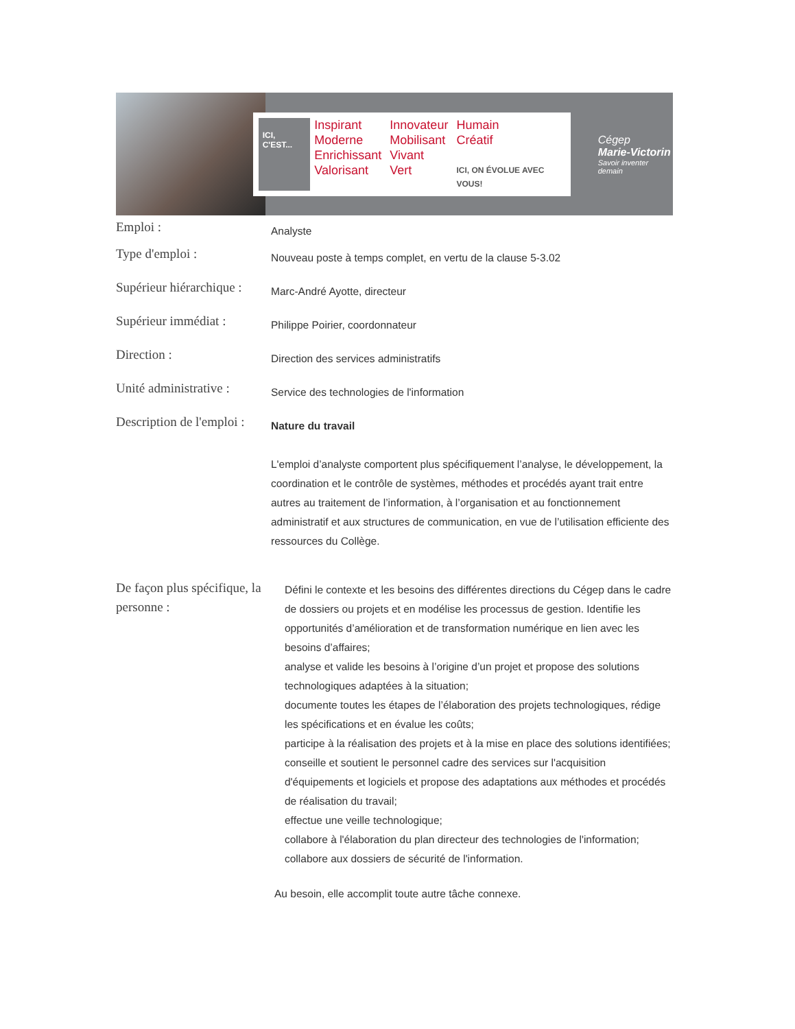ICI, C'EST...
Inspirant Innovateur Humain Moderne Mobilisant Créatif Enrichissant Vivant Valorisant Vert ICI, ON ÉVOLUE AVEC VOUS!
Cégep
Marie-Victorin
Savoir inventer demain
Emploi :
Analyste
Type d'emploi :
Nouveau poste à temps complet, en vertu de la clause 5-3.02
Supérieur hiérarchique :
Marc-André Ayotte, directeur
Supérieur immédiat :
Philippe Poirier, coordonnateur
Direction :
Direction des services administratifs
Unité administrative :
Service des technologies de l'information
Description de l'emploi :
Nature du travail
L'emploi d’analyste comportent plus spécifiquement l’analyse, le développement, la coordination et le contrôle de systèmes, méthodes et procédés ayant trait entre autres au traitement de l’information, à l’organisation et au fonctionnement administratif et aux structures de communication, en vue de l’utilisation efficiente des ressources du Collège.
De façon plus spécifique, la personne :
Défini le contexte et les besoins des différentes directions du Cégep dans le cadre de dossiers ou projets et en modélise les processus de gestion. Identifie les opportunités d’amélioration et de transformation numérique en lien avec les besoins d’affaires;
analyse et valide les besoins à l’origine d’un projet et propose des solutions technologiques adaptées à la situation;
documente toutes les étapes de l’élaboration des projets technologiques, rédige les spécifications et en évalue les coûts;
participe à la réalisation des projets et à la mise en place des solutions identifiées;
conseille et soutient le personnel cadre des services sur l'acquisition d'équipements et logiciels et propose des adaptations aux méthodes et procédés de réalisation du travail;
effectue une veille technologique;
collabore à l'élaboration du plan directeur des technologies de l'information;
collabore aux dossiers de sécurité de l'information.
Au besoin, elle accomplit toute autre tâche connexe.